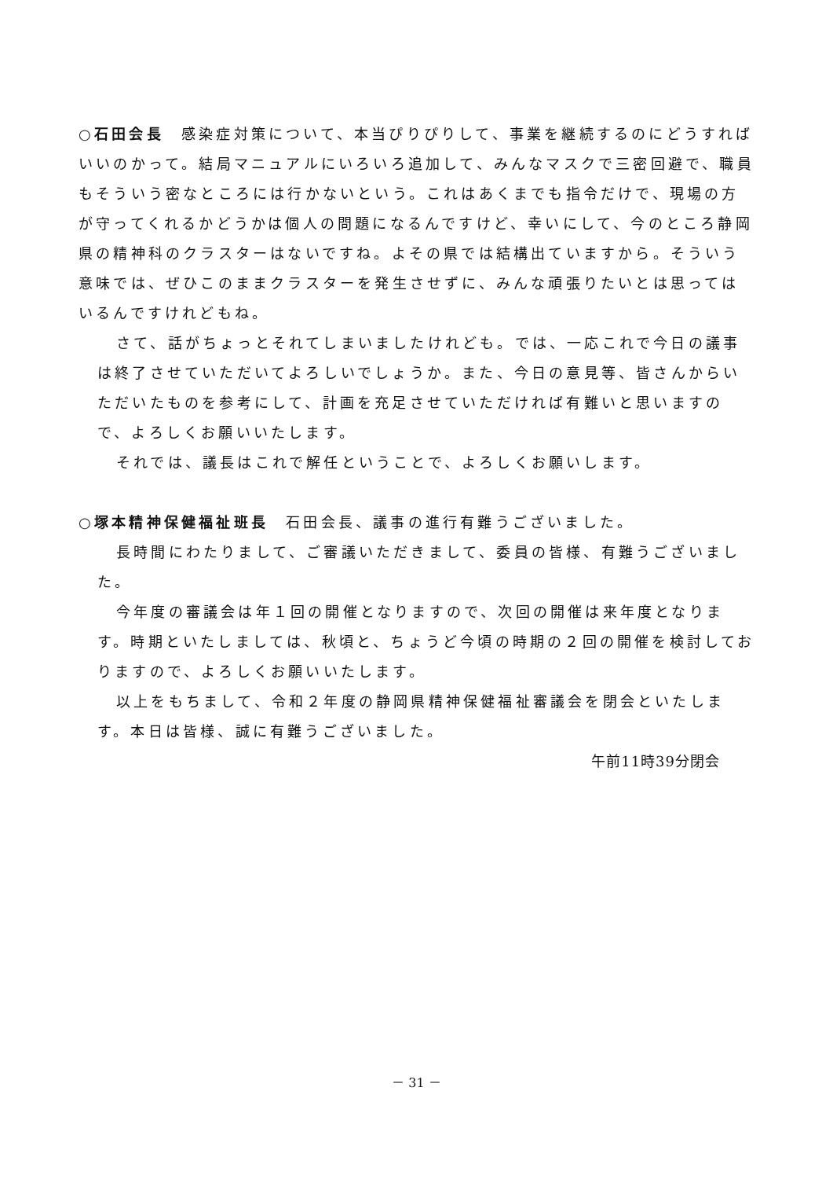○石田会長　感染症対策について、本当ぴりぴりして、事業を継続するのにどうすればいいのかって。結局マニュアルにいろいろ追加して、みんなマスクで三密回避で、職員もそういう密なところには行かないという。これはあくまでも指令だけで、現場の方が守ってくれるかどうかは個人の問題になるんですけど、幸いにして、今のところ静岡県の精神科のクラスターはないですね。よその県では結構出ていますから。そういう意味では、ぜひこのままクラスターを発生させずに、みんな頑張りたいとは思ってはいるんですけれどもね。
さて、話がちょっとそれてしまいましたけれども。では、一応これで今日の議事は終了させていただいてよろしいでしょうか。また、今日の意見等、皆さんからいただいたものを参考にして、計画を充足させていただければ有難いと思いますので、よろしくお願いいたします。
それでは、議長はこれで解任ということで、よろしくお願いします。
○塚本精神保健福祉班長　石田会長、議事の進行有難うございました。
長時間にわたりまして、ご審議いただきまして、委員の皆様、有難うございました。
今年度の審議会は年１回の開催となりますので、次回の開催は来年度となります。時期といたしましては、秋頃と、ちょうど今頃の時期の２回の開催を検討しておりますので、よろしくお願いいたします。
以上をもちまして、令和２年度の静岡県精神保健福祉審議会を閉会といたします。本日は皆様、誠に有難うございました。
午前11時39分閉会
－ 31 －